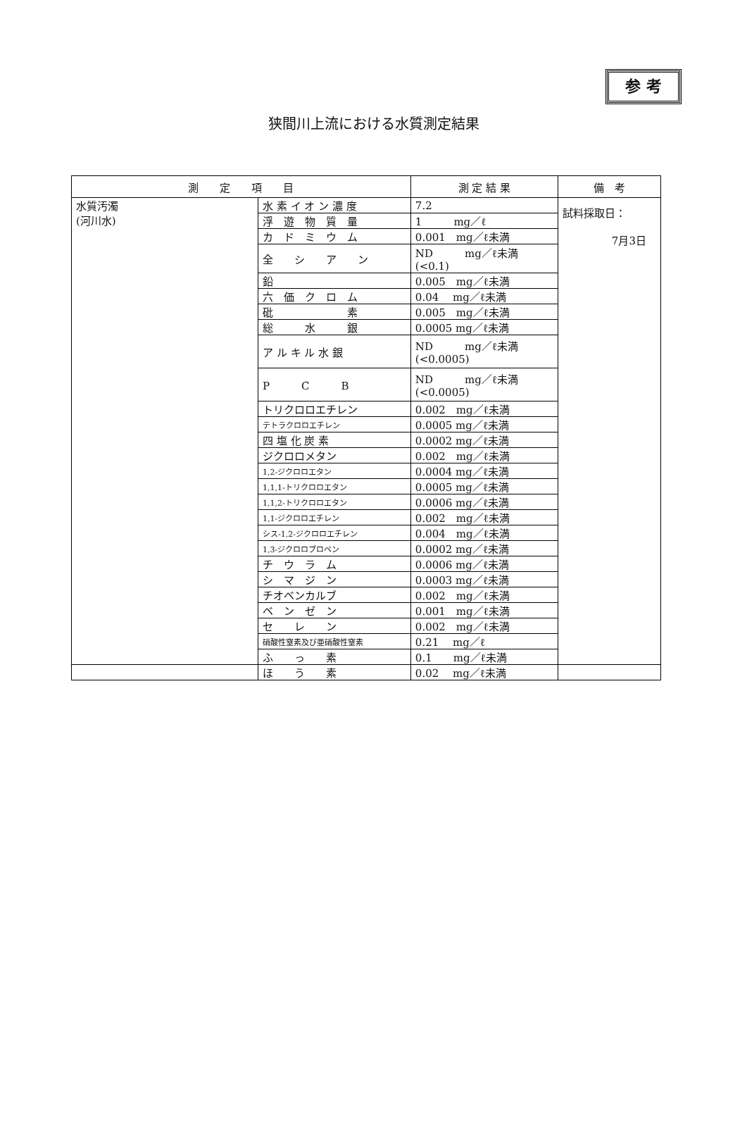参 考
狭間川上流における水質測定結果
| 測 定 項 目 | | 測 定 結 果 | 備 考 |
| --- | --- | --- | --- |
| 水質汚濁 (河川水) | 水 素 イ オ ン 濃 度 | 7.2 | 試料採取日： 7月3日 |
| | 浮 遊 物 質 量 | 1 mg／ℓ | |
| | カ ド ミ ウ ム | 0.001 mg／ℓ未満 | |
| | 全 シ ア ン | ND mg／ℓ未満 (<0.1) | |
| | 鉛 | 0.005 mg／ℓ未満 | |
| | 六 価 ク ロ ム | 0.04 mg／ℓ未満 | |
| | 砒 素 | 0.005 mg／ℓ未満 | |
| | 総 水 銀 | 0.0005 mg／ℓ未満 | |
| | ア ル キ ル 水 銀 | ND mg／ℓ未満 (<0.0005) | |
| | P C B | ND mg／ℓ未満 (<0.0005) | |
| | トリクロロエチレン | 0.002 mg／ℓ未満 | |
| | テトラクロロエチレン | 0.0005 mg／ℓ未満 | |
| | 四 塩 化 炭 素 | 0.0002 mg／ℓ未満 | |
| | ジクロロメタン | 0.002 mg／ℓ未満 | |
| | 1,2-ジクロロエタン | 0.0004 mg／ℓ未満 | |
| | 1,1,1-トリクロロエタン | 0.0005 mg／ℓ未満 | |
| | 1,1,2-トリクロロエタン | 0.0006 mg／ℓ未満 | |
| | 1,1-ジクロロエチレン | 0.002 mg／ℓ未満 | |
| | シス-1,2-ジクロロエチレン | 0.004 mg／ℓ未満 | |
| | 1,3-ジクロロプロペン | 0.0002 mg／ℓ未満 | |
| | チ ウ ラ ム | 0.0006 mg／ℓ未満 | |
| | シ マ ジ ン | 0.0003 mg／ℓ未満 | |
| | チオベンカルブ | 0.002 mg／ℓ未満 | |
| | ベ ン ゼ ン | 0.001 mg／ℓ未満 | |
| | セ レ ン | 0.002 mg／ℓ未満 | |
| | 硝酸性窒素及び亜硝酸性窒素 | 0.21 mg／ℓ | |
| | ふ っ 素 | 0.1 mg／ℓ未満 | |
| | ほ う 素 | 0.02 mg／ℓ未満 | |